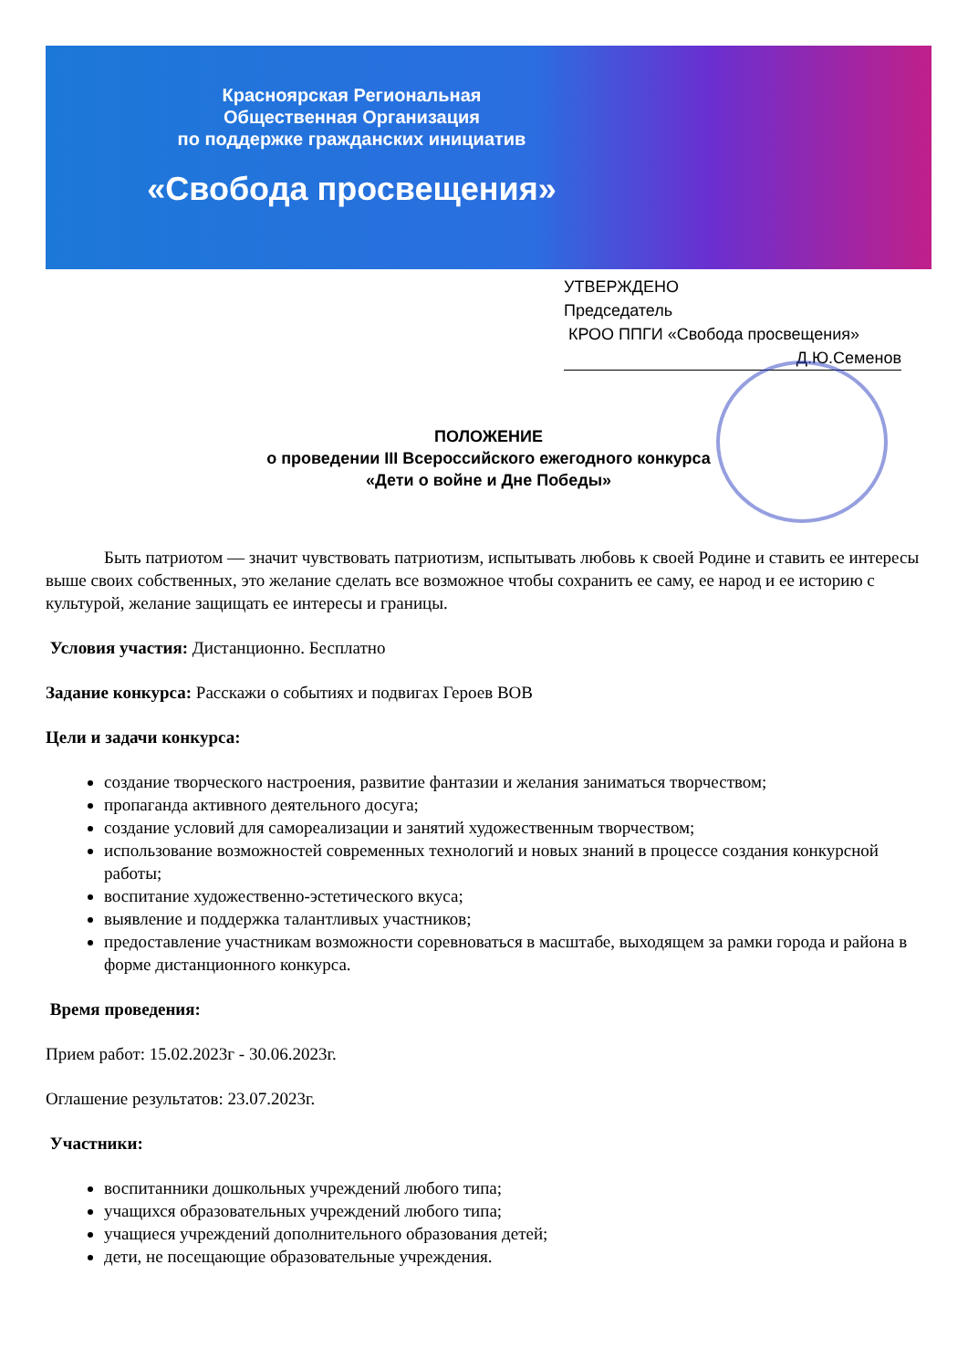Красноярская Региональная
Общественная Организация
по поддержке гражданских инициатив
«Свобода просвещения»
УТВЕРЖДЕНО
Председатель
КРОО ППГИ «Свобода просвещения»
Д.Ю.Семенов
ПОЛОЖЕНИЕ
о проведении III Всероссийского ежегодного конкурса
«Дети о войне и Дне Победы»
Быть патриотом — значит чувствовать патриотизм, испытывать любовь к своей Родине и ставить ее интересы выше своих собственных, это желание сделать все возможное чтобы сохранить ее саму, ее народ и ее историю с культурой, желание защищать ее интересы и границы.
Условия участия: Дистанционно. Бесплатно
Задание конкурса: Расскажи о событиях и подвигах Героев ВОВ
Цели и задачи конкурса:
создание творческого настроения, развитие фантазии и желания заниматься творчеством;
пропаганда активного деятельного досуга;
создание условий для самореализации и занятий художественным творчеством;
использование возможностей современных технологий и новых знаний в процессе создания конкурсной работы;
воспитание художественно-эстетического вкуса;
выявление и поддержка талантливых участников;
предоставление участникам возможности соревноваться в масштабе, выходящем за рамки города и района в форме дистанционного конкурса.
Время проведения:
Прием работ: 15.02.2023г - 30.06.2023г.
Оглашение результатов: 23.07.2023г.
Участники:
воспитанники дошкольных учреждений любого типа;
учащихся образовательных учреждений любого типа;
учащиеся учреждений дополнительного образования детей;
дети, не посещающие образовательные учреждения.